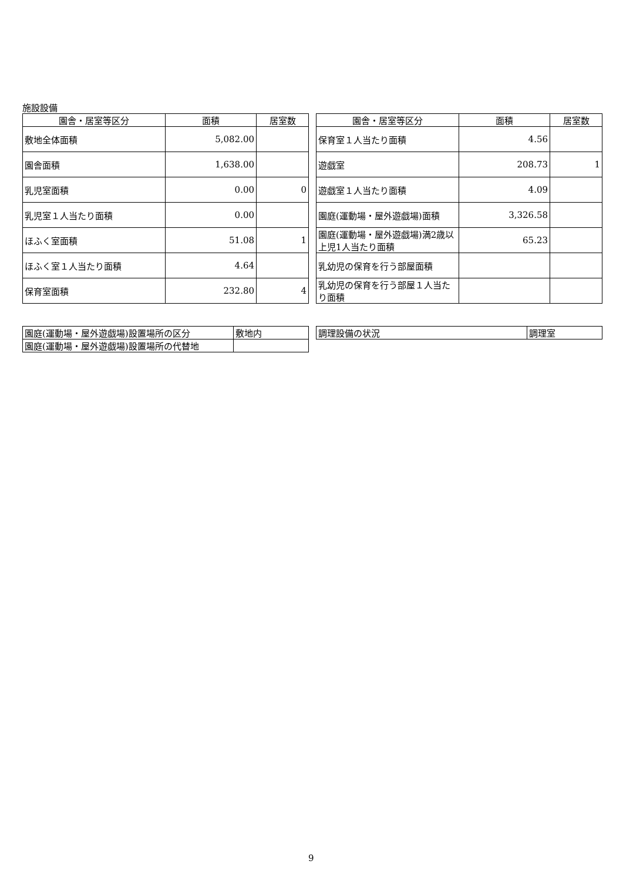施設設備
| 園舎・居室等区分 | 面積 | 居室数 |
| --- | --- | --- |
| 敷地全体面積 | 5,082.00 | |
| 園舎面積 | 1,638.00 | |
| 乳児室面積 | 0.00 | 0 |
| 乳児室１人当たり面積 | 0.00 | |
| ほふく室面積 | 51.08 | 1 |
| ほふく室１人当たり面積 | 4.64 | |
| 保育室面積 | 232.80 | 4 |
| 園舎・居室等区分 | 面積 | 居室数 |
| --- | --- | --- |
| 保育室１人当たり面積 | 4.56 | |
| 遊戯室 | 208.73 | 1 |
| 遊戯室１人当たり面積 | 4.09 | |
| 園庭(運動場・屋外遊戯場)面積 | 3,326.58 | |
| 園庭(運動場・屋外遊戯場)満2歳以上児1人当たり面積 | 65.23 | |
| 乳幼児の保育を行う部屋面積 | | |
| 乳幼児の保育を行う部屋１人当たり面積 | | |
| 園庭(運動場・屋外遊戯場)設置場所の区分 | 敷地内 |
| 園庭(運動場・屋外遊戯場)設置場所の代替地 | |
| 調理設備の状況 | 調理室 |
9